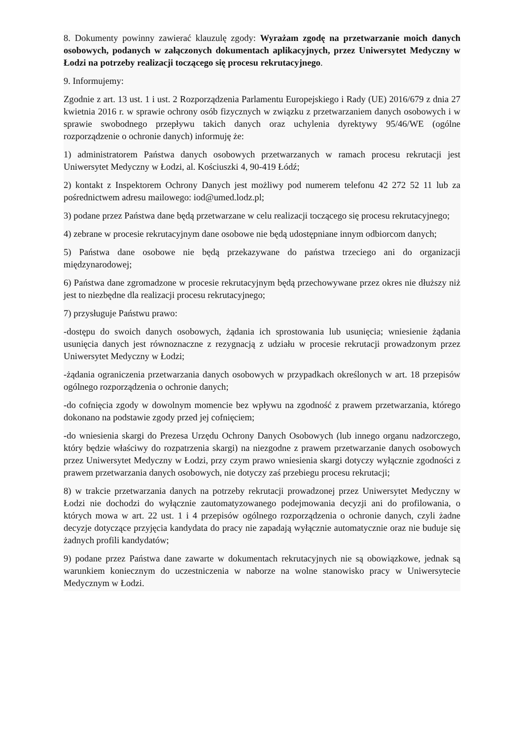8. Dokumenty powinny zawierać klauzulę zgody: Wyrażam zgodę na przetwarzanie moich danych osobowych, podanych w załączonych dokumentach aplikacyjnych, przez Uniwersytet Medyczny w Łodzi na potrzeby realizacji toczącego się procesu rekrutacyjnego.
9. Informujemy:
Zgodnie z art. 13 ust. 1 i ust. 2 Rozporządzenia Parlamentu Europejskiego i Rady (UE) 2016/679 z dnia 27 kwietnia 2016 r. w sprawie ochrony osób fizycznych w związku z przetwarzaniem danych osobowych i w sprawie swobodnego przepływu takich danych oraz uchylenia dyrektywy 95/46/WE (ogólne rozporządzenie o ochronie danych) informuję że:
1) administratorem Państwa danych osobowych przetwarzanych w ramach procesu rekrutacji jest Uniwersytet Medyczny w Łodzi, al. Kościuszki 4, 90-419 Łódź;
2) kontakt z Inspektorem Ochrony Danych jest możliwy pod numerem telefonu 42 272 52 11 lub za pośrednictwem adresu mailowego: iod@umed.lodz.pl;
3) podane przez Państwa dane będą przetwarzane w celu realizacji toczącego się procesu rekrutacyjnego;
4) zebrane w procesie rekrutacyjnym dane osobowe nie będą udostępniane innym odbiorcom danych;
5) Państwa dane osobowe nie będą przekazywane do państwa trzeciego ani do organizacji międzynarodowej;
6) Państwa dane zgromadzone w procesie rekrutacyjnym będą przechowywane przez okres nie dłuższy niż jest to niezbędne dla realizacji procesu rekrutacyjnego;
7) przysługuje Państwu prawo:
-dostępu do swoich danych osobowych, żądania ich sprostowania lub usunięcia; wniesienie żądania usunięcia danych jest równoznaczne z rezygnacją z udziału w procesie rekrutacji prowadzonym przez Uniwersytet Medyczny w Łodzi;
-żądania ograniczenia przetwarzania danych osobowych w przypadkach określonych w art. 18 przepisów ogólnego rozporządzenia o ochronie danych;
-do cofnięcia zgody w dowolnym momencie bez wpływu na zgodność z prawem przetwarzania, którego dokonano na podstawie zgody przed jej cofnięciem;
-do wniesienia skargi do Prezesa Urzędu Ochrony Danych Osobowych (lub innego organu nadzorczego, który będzie właściwy do rozpatrzenia skargi) na niezgodne z prawem przetwarzanie danych osobowych przez Uniwersytet Medyczny w Łodzi, przy czym prawo wniesienia skargi dotyczy wyłącznie zgodności z prawem przetwarzania danych osobowych, nie dotyczy zaś przebiegu procesu rekrutacji;
8) w trakcie przetwarzania danych na potrzeby rekrutacji prowadzonej przez Uniwersytet Medyczny w Łodzi nie dochodzi do wyłącznie zautomatyzowanego podejmowania decyzji ani do profilowania, o których mowa w art. 22 ust. 1 i 4 przepisów ogólnego rozporządzenia o ochronie danych, czyli żadne decyzje dotyczące przyjęcia kandydata do pracy nie zapadają wyłącznie automatycznie oraz nie buduje się żadnych profili kandydatów;
9) podane przez Państwa dane zawarte w dokumentach rekrutacyjnych nie są obowiązkowe, jednak są warunkiem koniecznym do uczestniczenia w naborze na wolne stanowisko pracy w Uniwersytecie Medycznym w Łodzi.